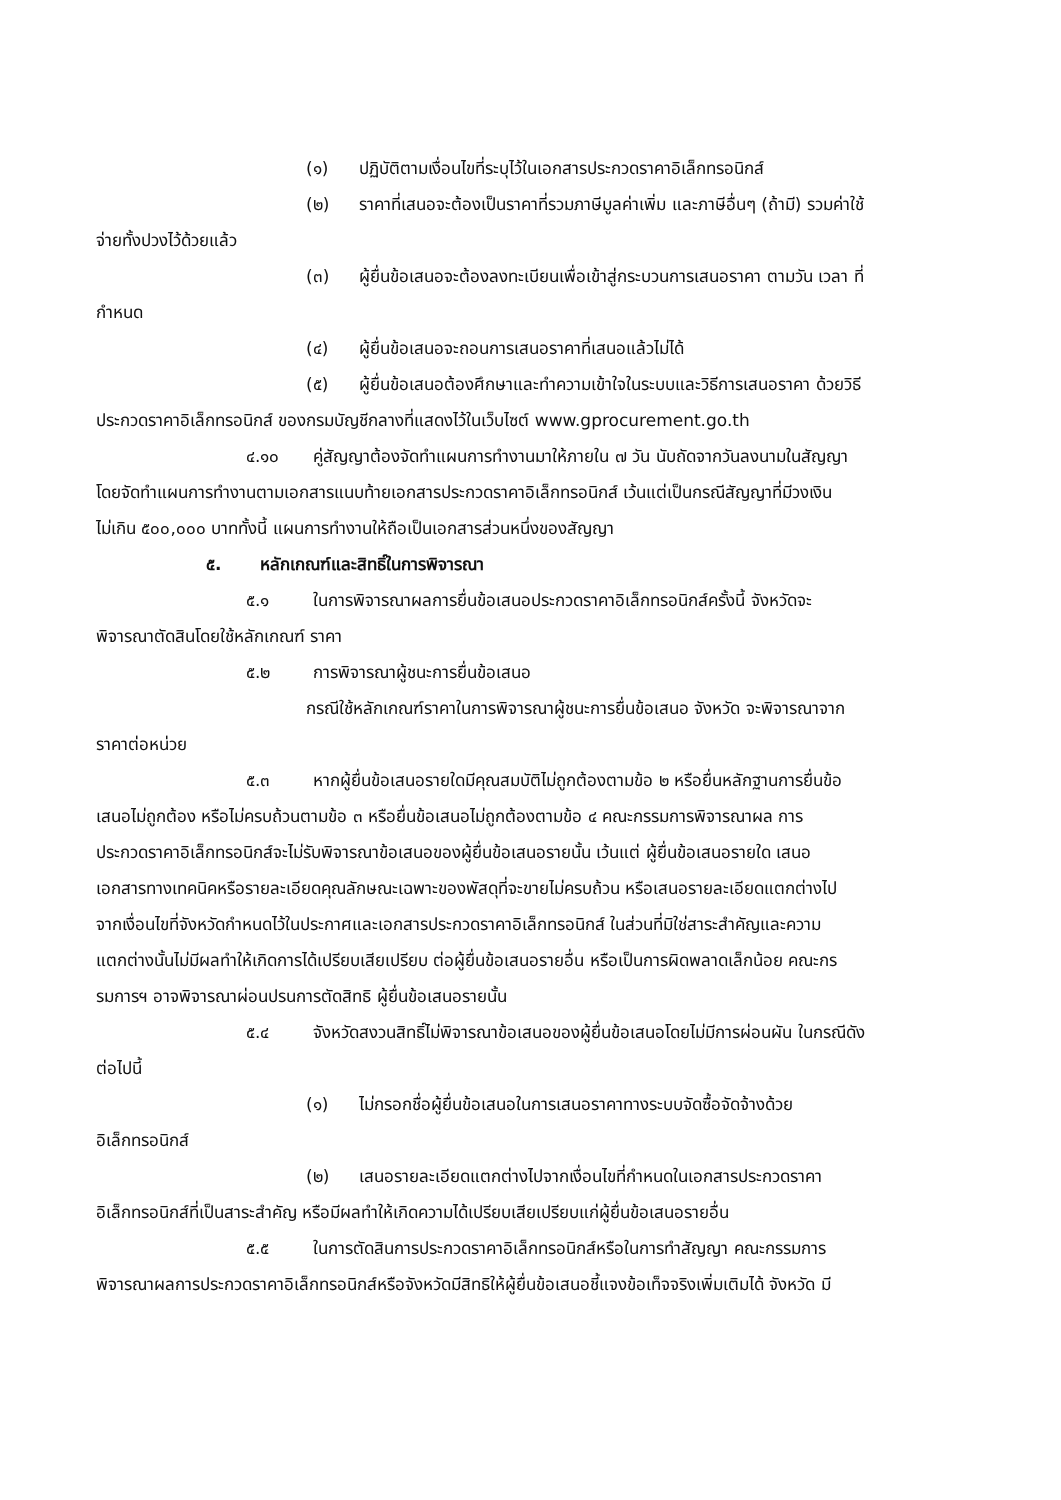(๑) ปฏิบัติตามเงื่อนไขที่ระบุไว้ในเอกสารประกวดราคาอิเล็กทรอนิกส์
(๒) ราคาที่เสนอจะต้องเป็นราคาที่รวมภาษีมูลค่าเพิ่ม และภาษีอื่นๆ (ถ้ามี) รวมค่าใช้
จ่ายทั้งปวงไว้ด้วยแล้ว
(๓) ผู้ยื่นข้อเสนอจะต้องลงทะเบียนเพื่อเข้าสู่กระบวนการเสนอราคา ตามวัน เวลา ที่
กำหนด
(๔) ผู้ยื่นข้อเสนอจะถอนการเสนอราคาที่เสนอแล้วไม่ได้
(๕) ผู้ยื่นข้อเสนอต้องศึกษาและทำความเข้าใจในระบบและวิธีการเสนอราคา ด้วยวิธี
ประกวดราคาอิเล็กทรอนิกส์ ของกรมบัญชีกลางที่แสดงไว้ในเว็บไซต์ www.gprocurement.go.th
๔.๑๐ คู่สัญญาต้องจัดทำแผนการทำงานมาให้ภายใน ๗ วัน นับถัดจากวันลงนามในสัญญา
โดยจัดทำแผนการทำงานตามเอกสารแนบท้ายเอกสารประกวดราคาอิเล็กทรอนิกส์ เว้นแต่เป็นกรณีสัญญาที่มีวงเงิน
ไม่เกิน ๕๐๐,๐๐๐ บาททั้งนี้ แผนการทำงานให้ถือเป็นเอกสารส่วนหนึ่งของสัญญา
๕. หลักเกณฑ์และสิทธิ์ในการพิจารณา
๕.๑ ในการพิจารณาผลการยื่นข้อเสนอประกวดราคาอิเล็กทรอนิกส์ครั้งนี้ จังหวัดจะ
พิจารณาตัดสินโดยใช้หลักเกณฑ์ ราคา
๕.๒ การพิจารณาผู้ชนะการยื่นข้อเสนอ
กรณีใช้หลักเกณฑ์ราคาในการพิจารณาผู้ชนะการยื่นข้อเสนอ จังหวัด จะพิจารณาจาก
ราคาต่อหน่วย
๕.๓ หากผู้ยื่นข้อเสนอรายใดมีคุณสมบัติไม่ถูกต้องตามข้อ ๒ หรือยื่นหลักฐานการยื่นข้อ
เสนอไม่ถูกต้อง หรือไม่ครบถ้วนตามข้อ ๓ หรือยื่นข้อเสนอไม่ถูกต้องตามข้อ ๔ คณะกรรมการพิจารณาผล การ
ประกวดราคาอิเล็กทรอนิกส์จะไม่รับพิจารณาข้อเสนอของผู้ยื่นข้อเสนอรายนั้น เว้นแต่ ผู้ยื่นข้อเสนอรายใด เสนอ
เอกสารทางเทคนิคหรือรายละเอียดคุณลักษณะเฉพาะของพัสดุที่จะขายไม่ครบถ้วน หรือเสนอรายละเอียดแตกต่างไป
จากเงื่อนไขที่จังหวัดกำหนดไว้ในประกาศและเอกสารประกวดราคาอิเล็กทรอนิกส์ ในส่วนที่มิใช่สาระสำคัญและความ
แตกต่างนั้นไม่มีผลทำให้เกิดการได้เปรียบเสียเปรียบ ต่อผู้ยื่นข้อเสนอรายอื่น หรือเป็นการผิดพลาดเล็กน้อย คณะกร
รมการฯ อาจพิจารณาผ่อนปรนการตัดสิทธิ ผู้ยื่นข้อเสนอรายนั้น
๕.๔ จังหวัดสงวนสิทธิ์ไม่พิจารณาข้อเสนอของผู้ยื่นข้อเสนอโดยไม่มีการผ่อนผัน ในกรณีดัง
ต่อไปนี้
(๑) ไม่กรอกชื่อผู้ยื่นข้อเสนอในการเสนอราคาทางระบบจัดซื้อจัดจ้างด้วย
อิเล็กทรอนิกส์
(๒) เสนอรายละเอียดแตกต่างไปจากเงื่อนไขที่กำหนดในเอกสารประกวดราคา
อิเล็กทรอนิกส์ที่เป็นสาระสำคัญ หรือมีผลทำให้เกิดความได้เปรียบเสียเปรียบแก่ผู้ยื่นข้อเสนอรายอื่น
๕.๕ ในการตัดสินการประกวดราคาอิเล็กทรอนิกส์หรือในการทำสัญญา คณะกรรมการ
พิจารณาผลการประกวดราคาอิเล็กทรอนิกส์หรือจังหวัดมีสิทธิให้ผู้ยื่นข้อเสนอชี้แจงข้อเท็จจริงเพิ่มเติมได้ จังหวัด มี